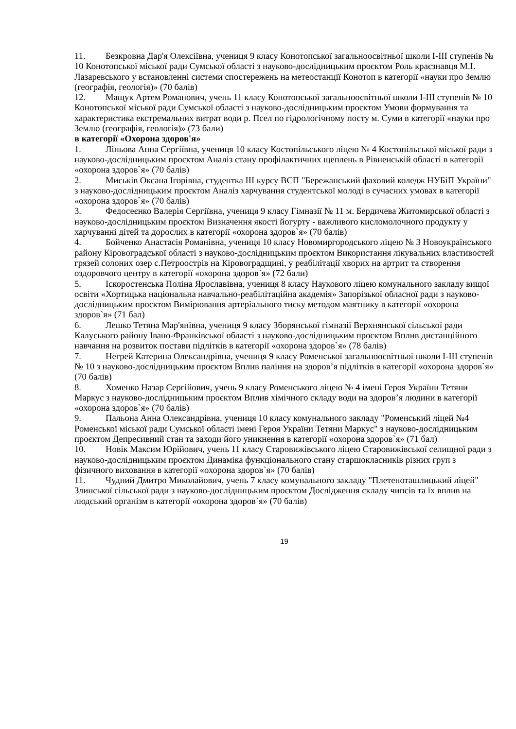11. Безкровна Дар'я Олексіївна, учениця 9 класу Конотопської загальноосвітньої школи І-ІІІ ступенів № 10 Конотопської міської ради Сумської області з науково-дослідницьким проєктом Роль краєзнавця М.І. Лазаревського у встановленні системи спостережень на метеостанції Конотоп в категорії «науки про Землю (географія, геологія)» (70 балів)
12. Мащук Артем Романович, учень 11 класу Конотопської загальноосвітньої школи І-ІІІ ступенів № 10 Конотопської міської ради Сумської області з науково-дослідницьким проєктом Умови формування та характеристика екстремальних витрат води р. Псел по гідрологічному посту м. Суми в категорії «науки про Землю (географія, геологія)» (73 бали)
в категорії «Охорона здоров'я»
1. Ліньова Анна Сергіївна, учениця 10 класу Костопільського ліцею № 4 Костопільської міської ради з науково-дослідницьким проєктом Аналіз стану профілактичних щеплень в Рівненській області в категорії «охорона здоров`я» (70 балів)
2. Миськів Оксана Ігорівна, студентка ІІІ курсу ВСП "Бережанський фаховий коледж НУБіП України" з науково-дослідницьким проєктом Аналіз харчування студентської молоді в сучасних умовах в категорії «охорона здоров`я» (70 балів)
3. Федосеєнко Валерія Сергіївна, учениця 9 класу Гімназії № 11 м. Бердичева Житомирської області з науково-дослідницьким проєктом Визначення якості йогурту - важливого кисломолочного продукту у харчуванні дітей та дорослих в категорії «охорона здоров`я» (70 балів)
4. Бойченко Анастасія Романівна, учениця 10 класу Новомиргородського ліцею № 3 Новоукраїнського району Кіровоградської області з науково-дослідницьким проєктом Використання лікувальних властивостей грязей солоних озер с.Петроострів на Кіровоградщині, у реабілітації хворих на артрит та створення оздоровчого центру в категорії «охорона здоров`я» (72 бали)
5. Іскоростенська Поліна Ярославівна, учениця 8 класу Наукового ліцею комунального закладу вищої освіти «Хортицька національна навчально-реабілітаційна академія» Запорізької обласної ради з науково-дослідницьким проєктом Вимірювання артеріального тиску методом маятнику в категорії «охорона здоров`я» (71 бал)
6. Лешко Тетяна Мар'янівна, учениця 9 класу Зборянської гімназії Верхнянської сільської ради Калуського району Івано-Франківської області з науково-дослідницьким проєктом Вплив дистанційного навчання на розвиток постави підлітків в категорії «охорона здоров`я» (78 балів)
7. Негрей Катерина Олександрівна, учениця 9 класу Роменської загальноосвітньої школи І-ІІІ ступенів № 10 з науково-дослідницьким проєктом Вплив паління на здоров’я підлітків в категорії «охорона здоров`я» (70 балів)
8. Хоменко Назар Сергійович, учень 9 класу Роменського ліцею № 4 імені Героя України Тетяни Маркус з науково-дослідницьким проєктом Вплив хімічного складу води на здоров’я людини в категорії «охорона здоров`я» (70 балів)
9. Пальона Анна Олександрівна, учениця 10 класу комунального закладу "Роменський ліцей №4 Роменської міської ради Сумської області імені Героя України Тетяни Маркус" з науково-дослідницьким проєктом Депресивний стан та заходи його уникнення в категорії «охорона здоров`я» (71 бал)
10. Новік Максим Юрійович, учень 11 класу Старовижівського ліцею Старовижівської селищної ради з науково-дослідницьким проєктом Динаміка функціонального стану старшокласників різних груп з фізичного виховання в категорії «охорона здоров`я» (70 балів)
11. Чудний Дмитро Миколайович, учень 7 класу комунального закладу "Плетеноташлицький ліцей" Злинської сільської ради з науково-дослідницьким проєктом Дослідження складу чипсів та їх вплив на людський організм в категорії «охорона здоров`я» (70 балів)
19